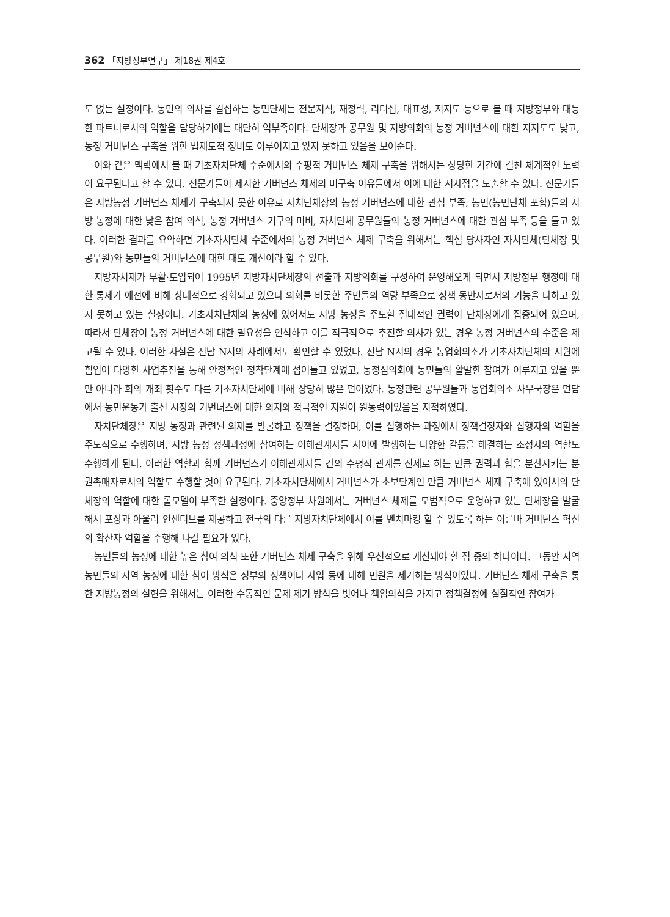362 「지방정부연구」 제18권 제4호
도 없는 실정이다. 농민의 의사를 결집하는 농민단체는 전문지식, 재정력, 리더십, 대표성, 지지도 등으로 볼 때 지방정부와 대등한 파트너로서의 역할을 담당하기에는 대단히 역부족이다. 단체장과 공무원 및 지방의회의 농정 거버넌스에 대한 지지도도 낮고, 농정 거버넌스 구축을 위한 법제도적 정비도 이루어지고 있지 못하고 있음을 보여준다.
이와 같은 맥락에서 볼 때 기초자치단체 수준에서의 수평적 거버넌스 체제 구축을 위해서는 상당한 기간에 걸친 체계적인 노력이 요구된다고 할 수 있다. 전문가들이 제시한 거버넌스 체제의 미구축 이유들에서 이에 대한 시사점을 도출할 수 있다. 전문가들은 지방농정 거버넌스 체제가 구축되지 못한 이유로 자치단체장의 농정 거버넌스에 대한 관심 부족, 농민(농민단체 포함)들의 지방 농정에 대한 낮은 참여 의식, 농정 거버넌스 기구의 미비, 자치단체 공무원들의 농정 거버넌스에 대한 관심 부족 등을 들고 있다. 이러한 결과를 요약하면 기초자치단체 수준에서의 농정 거버넌스 체제 구축을 위해서는 핵심 당사자인 자치단체(단체장 및 공무원)와 농민들의 거버넌스에 대한 태도 개선이라 할 수 있다.
지방자치제가 부활·도입되어 1995년 지방자치단체장의 선출과 지방의회를 구성하여 운영해오게 되면서 지방정부 행정에 대한 통제가 예전에 비해 상대적으로 강화되고 있으나 의회를 비롯한 주민들의 역량 부족으로 정책 동반자로서의 기능을 다하고 있지 못하고 있는 실정이다. 기초자치단체의 농정에 있어서도 지방 농정을 주도할 절대적인 권력이 단체장에게 집중되어 있으며, 따라서 단체장이 농정 거버넌스에 대한 필요성을 인식하고 이를 적극적으로 추진할 의사가 있는 경우 농정 거버넌스의 수준은 제고될 수 있다. 이러한 사실은 전남 N시의 사례에서도 확인할 수 있었다. 전남 N시의 경우 농업회의소가 기초자치단체의 지원에 힘입어 다양한 사업추진을 통해 안정적인 정착단계에 접어들고 있었고, 농정심의회에 농민들의 활발한 참여가 이루지고 있을 뿐만 아니라 회의 개최 횟수도 다른 기초자치단체에 비해 상당히 많은 편이었다. 농정관련 공무원들과 농업회의소 사무국장은 면담에서 농민운동가 출신 시장의 거번너스에 대한 의지와 적극적인 지원이 원동력이었음을 지적하였다.
자치단체장은 지방 농정과 관련된 의제를 발굴하고 정책을 결정하며, 이를 집행하는 과정에서 정책결정자와 집행자의 역할을 주도적으로 수행하며, 지방 농정 정책과정에 참여하는 이해관계자들 사이에 발생하는 다양한 갈등을 해결하는 조정자의 역할도 수행하게 된다. 이러한 역할과 함께 거버넌스가 이해관계자들 간의 수평적 관계를 전제로 하는 만큼 권력과 힘을 분산시키는 분권촉매자로서의 역할도 수행할 것이 요구된다. 기초자치단체에서 거버넌스가 초보단계인 만큼 거버넌스 체제 구축에 있어서의 단체장의 역할에 대한 롤모델이 부족한 실정이다. 중앙정부 차원에서는 거버넌스 체제를 모범적으로 운영하고 있는 단체장을 발굴해서 포상과 아울러 인센티브를 제공하고 전국의 다른 지방자치단체에서 이를 벤치마킹 할 수 있도록 하는 이른바 거버넌스 혁신의 확산자 역할을 수행해 나갈 필요가 있다.
농민들의 농정에 대한 높은 참여 의식 또한 거버넌스 체제 구축을 위해 우선적으로 개선돼야 할 점 중의 하나이다. 그동안 지역 농민들의 지역 농정에 대한 참여 방식은 정부의 정책이나 사업 등에 대해 민원을 제기하는 방식이었다. 거버넌스 체제 구축을 통한 지방농정의 실현을 위해서는 이러한 수동적인 문제 제기 방식을 벗어나 책임의식을 가지고 정책결정에 실질적인 참여가